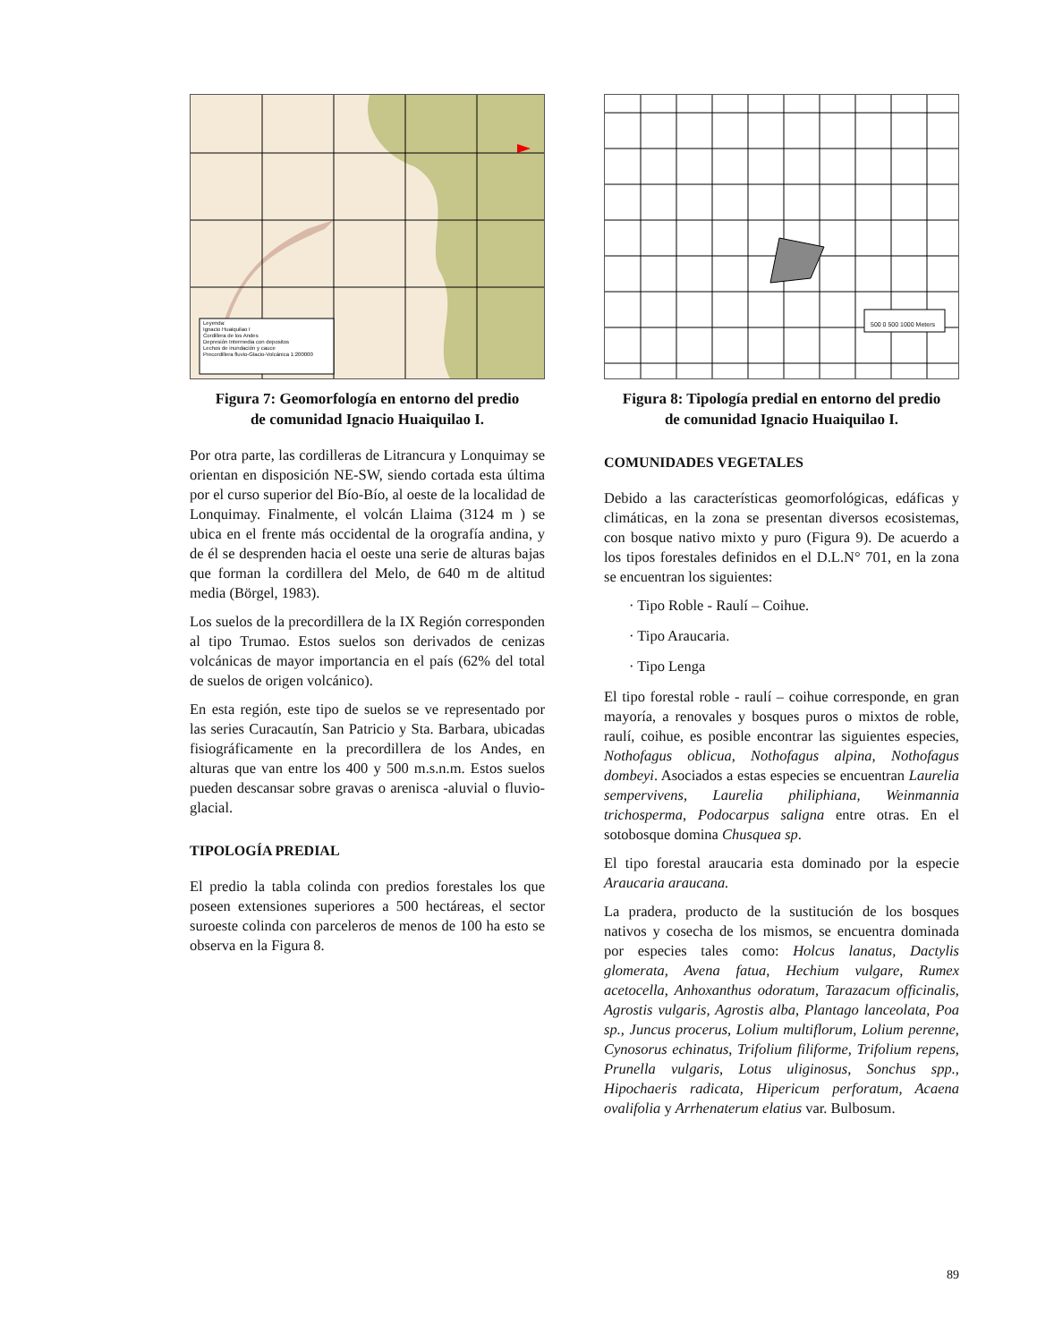Leyenda:
Ignacio Huaiquilao I
Cordillera de los Andes
Depresión Intermedia con depositos
Lechos de inundación y cauce
Precordillera fluvio-Glacio-Volcánica 1:200000
Figura 7: Geomorfología en entorno del predio
de comunidad Ignacio Huaiquilao I.
Por otra parte, las cordilleras de Litrancura y Lonquimay se orientan en disposición NE-SW, siendo cortada esta última por el curso superior del Bío-Bío, al oeste de la localidad de Lonquimay. Finalmente, el volcán Llaima (3124 m ) se ubica en el frente más occidental de la orografía andina, y de él se desprenden hacia el oeste una serie de alturas bajas que forman la cordillera del Melo, de 640 m de altitud media (Börgel, 1983).
Los suelos de la precordillera de la IX Región corresponden al tipo Trumao. Estos suelos son derivados de cenizas volcánicas de mayor importancia en el país (62% del total de suelos de origen volcánico).
En esta región, este tipo de suelos se ve representado por las series Curacautín, San Patricio y Sta. Barbara, ubicadas fisiográficamente en la precordillera de los Andes, en alturas que van entre los 400 y 500 m.s.n.m. Estos suelos pueden descansar sobre gravas o arenisca -aluvial o fluvio-glacial.
TIPOLOGÍA PREDIAL
El predio la tabla colinda con predios forestales los que poseen extensiones superiores a 500 hectáreas, el sector suroeste colinda con parceleros de menos de 100 ha esto se observa en la Figura 8.
500 0 500 1000 Meters
Figura 8: Tipología predial en entorno del predio
de comunidad Ignacio Huaiquilao I.
COMUNIDADES VEGETALES
Debido a las características geomorfológicas, edáficas y climáticas, en la zona se presentan diversos ecosistemas, con bosque nativo mixto y puro (Figura 9). De acuerdo a los tipos forestales definidos en el D.L.N° 701, en la zona se encuentran los siguientes:
· Tipo Roble - Raulí – Coihue.
· Tipo Araucaria.
· Tipo Lenga
El tipo forestal roble - raulí – coihue corresponde, en gran mayoría, a renovales y bosques puros o mixtos de roble, raulí, coihue, es posible encontrar las siguientes especies, Nothofagus oblicua, Nothofagus alpina, Nothofagus dombeyi. Asociados a estas especies se encuentran Laurelia sempervivens, Laurelia philiphiana, Weinmannia trichosperma, Podocarpus saligna entre otras. En el sotobosque domina Chusquea sp.
El tipo forestal araucaria esta dominado por la especie Araucaria araucana.
La pradera, producto de la sustitución de los bosques nativos y cosecha de los mismos, se encuentra dominada por especies tales como: Holcus lanatus, Dactylis glomerata, Avena fatua, Hechium vulgare, Rumex acetocella, Anhoxanthus odoratum, Tarazacum officinalis, Agrostis vulgaris, Agrostis alba, Plantago lanceolata, Poa sp., Juncus procerus, Lolium multiflorum, Lolium perenne, Cynosorus echinatus, Trifolium filiforme, Trifolium repens, Prunella vulgaris, Lotus uliginosus, Sonchus spp., Hipochaeris radicata, Hipericum perforatum, Acaena ovalifolia y Arrhenaterum elatius var. Bulbosum.
89